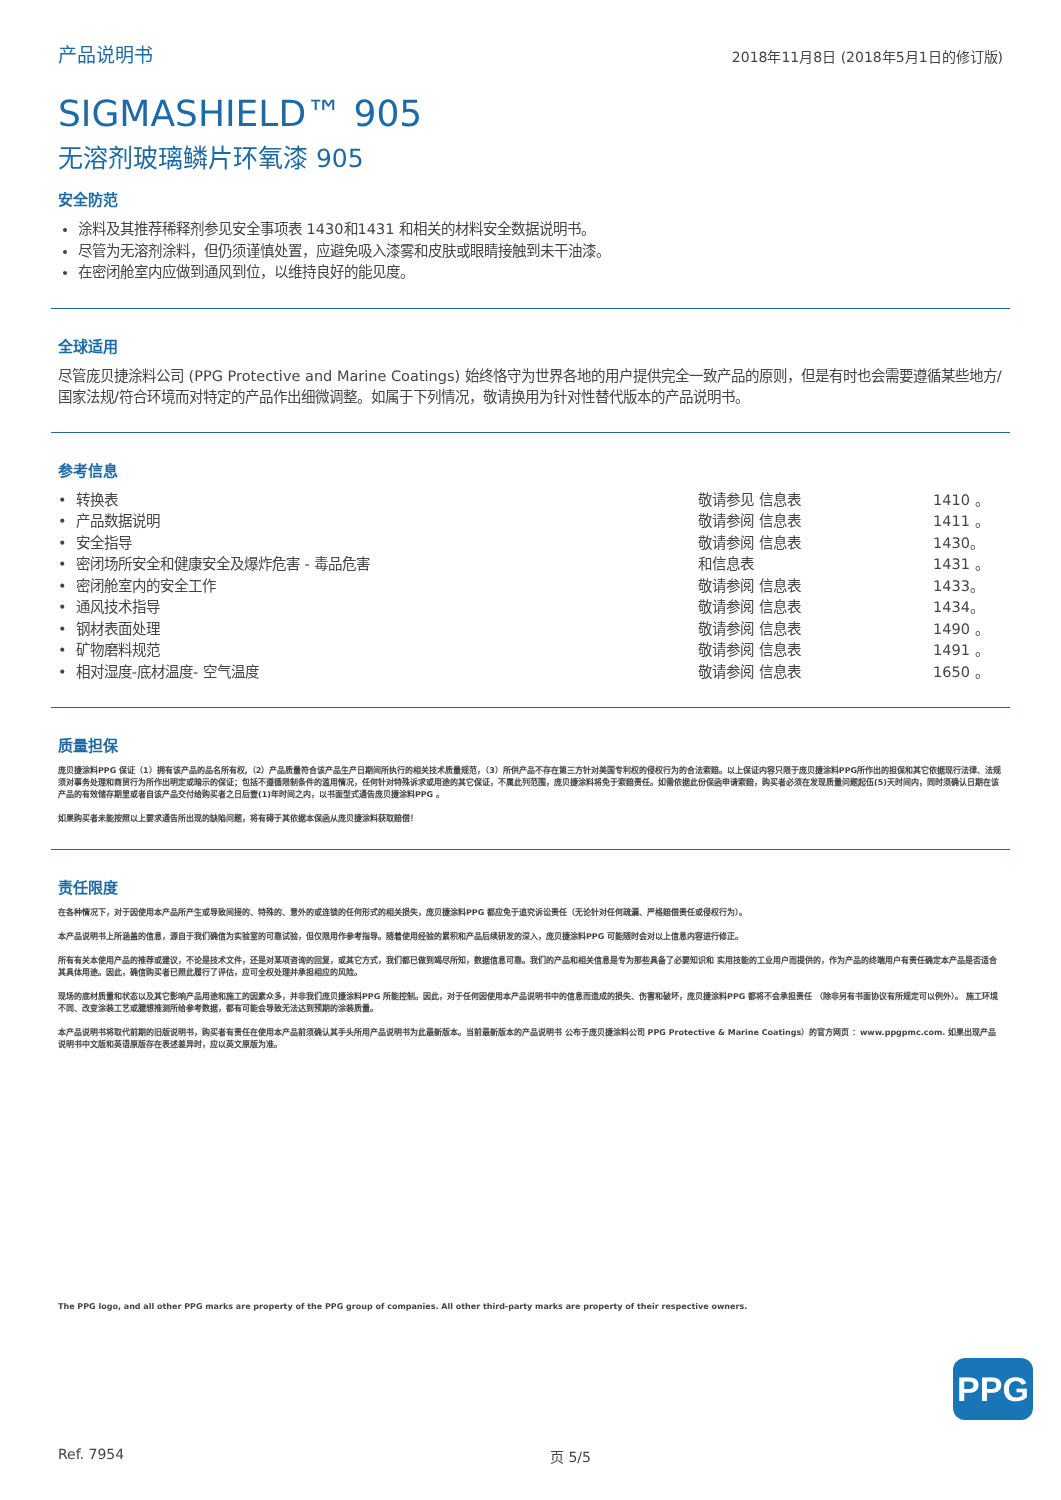产品说明书 2018年11月8日 (2018年5月1日的修订版)
SIGMASHIELD™ 905
无溶剂玻璃鳞片环氧漆 905
安全防范
涂料及其推荐稀释剂参见安全事项表 1430和1431 和相关的材料安全数据说明书。
尽管为无溶剂涂料，但仍须谨慎处置，应避免吸入漆雾和皮肤或眼睛接触到未干油漆。
在密闭舱室内应做到通风到位，以维持良好的能见度。
全球适用
尽管庞贝捷涂料公司 (PPG Protective and Marine Coatings) 始终恪守为世界各地的用户提供完全一致产品的原则，但是有时也会需要遵循某些地方/国家法规/符合环境而对特定的产品作出细微调整。如属于下列情况，敬请换用为针对性替代版本的产品说明书。
参考信息
| • 转换表 | 敬请参见 信息表 | 1410 。 |
| • 产品数据说明 | 敬请参阅 信息表 | 1411 。 |
| • 安全指导 | 敬请参阅 信息表 | 1430。 |
| • 密闭场所安全和健康安全及爆炸危害 - 毒品危害 | 和信息表 | 1431 。 |
| • 密闭舱室内的安全工作 | 敬请参阅 信息表 | 1433。 |
| • 通风技术指导 | 敬请参阅 信息表 | 1434。 |
| • 钢材表面处理 | 敬请参阅 信息表 | 1490 。 |
| • 矿物磨料规范 | 敬请参阅 信息表 | 1491 。 |
| • 相对湿度-底材温度- 空气温度 | 敬请参阅 信息表 | 1650 。 |
质量担保
庞贝捷涂料PPG 保证（1）拥有该产品的品名所有权,（2）产品质量符合该产品生产日期间所执行的相关技术质量规范，（3）所供产品不存在第三方针对美国专利权的侵权行为的合法索赔。以上保证内容只限于庞贝捷涂料PPG所作出的担保和其它依据现行法律、法规须对事务处理和商贸行为所作出明定或暗示的保证；包括不遵循限制条件的滥用情况，任何针对特殊诉求或用途的其它保证，不属此列范围，庞贝捷涂料将免于索赔责任。如需依据此份保函申请索赔，购买者必须在发现质量问题起伍(5)天时间内，同时须确认日期在该产品的有效储存期里或者自该产品交付给购买者之日后壹(1)年时间之内，以书面型式通告庞贝捷涂料PPG 。
如果购买者未能按照以上要求通告所出现的缺陷问题，将有碍于其依据本保函从庞贝捷涂料获取赔偿！
责任限度
在各种情况下，对于因使用本产品所产生或导致间接的、特殊的、意外的或连锁的任何形式的相关损失，庞贝捷涂料PPG 都应免于追究诉讼责任（无论针对任何疏漏、严格赔偿责任或侵权行为）。
本产品说明书上所涵盖的信息，源自于我们确信为实验室的可靠试验，但仅限用作参考指导。随着使用经验的累积和产品后续研发的深入，庞贝捷涂料PPG 可能随时会对以上信息内容进行修正。
所有有关本使用产品的推荐或建议，不论是技术文件，还是对某项咨询的回复，或其它方式，我们都已做到竭尽所知，数据信息可靠。我们的产品和相关信息是专为那些具备了必要知识和 实用技能的工业用户而提供的，作为产品的终端用户有责任确定本产品是否适合其具体用途。因此，确信购买者已照此履行了评估，应可全权处理并承担相应的风险。
现场的底材质量和状态以及其它影响产品用途和施工的因素众多，并非我们庞贝捷涂料PPG 所能控制。因此，对于任何因使用本产品说明书中的信息而造成的损失、伤害和破坏，庞贝捷涂料PPG 都将不会承担责任 （除非另有书面协议有所规定可以例外）。 施工环境不同、改变涂装工艺或臆想推测所给参考数据，都有可能会导致无法达到预期的涂装质量。
本产品说明书将取代前期的旧版说明书，购买者有责任在使用本产品前须确认其手头所用产品说明书为此最新版本。当前最新版本的产品说明书 公布于庞贝捷涂料公司 PPG Protective & Marine Coatings）的官方网页 ：www.ppgpmc.com. 如果出现产品说明书中文版和英语原版存在表述差异时，应以英文原版为准。
The PPG logo, and all other PPG marks are property of the PPG group of companies. All other third-party marks are property of their respective owners.
PPG
Ref. 7954 页 5/5